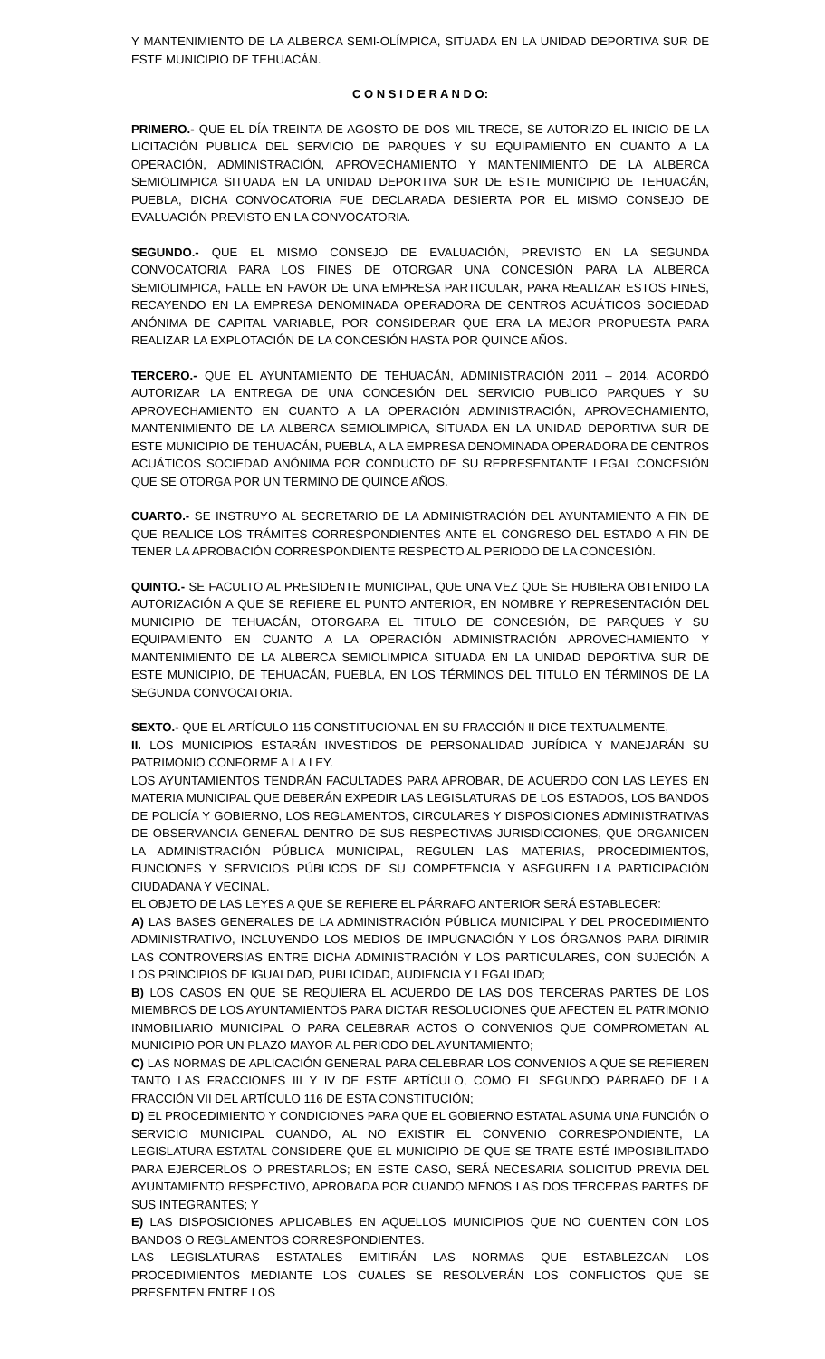Y MANTENIMIENTO DE LA ALBERCA SEMI-OLÍMPICA, SITUADA EN LA UNIDAD DEPORTIVA SUR DE ESTE MUNICIPIO DE TEHUACÁN.
C O N S I D E R A N D O:
PRIMERO.- QUE EL DÍA TREINTA DE AGOSTO DE DOS MIL TRECE, SE AUTORIZO EL INICIO DE LA LICITACIÓN PUBLICA DEL SERVICIO DE PARQUES Y SU EQUIPAMIENTO EN CUANTO A LA OPERACIÓN, ADMINISTRACIÓN, APROVECHAMIENTO Y MANTENIMIENTO DE LA ALBERCA SEMIOLIMPICA SITUADA EN LA UNIDAD DEPORTIVA SUR DE ESTE MUNICIPIO DE TEHUACÁN, PUEBLA, DICHA CONVOCATORIA FUE DECLARADA DESIERTA POR EL MISMO CONSEJO DE EVALUACIÓN PREVISTO EN LA CONVOCATORIA.
SEGUNDO.- QUE EL MISMO CONSEJO DE EVALUACIÓN, PREVISTO EN LA SEGUNDA CONVOCATORIA PARA LOS FINES DE OTORGAR UNA CONCESIÓN PARA LA ALBERCA SEMIOLIMPICA, FALLE EN FAVOR DE UNA EMPRESA PARTICULAR, PARA REALIZAR ESTOS FINES, RECAYENDO EN LA EMPRESA DENOMINADA OPERADORA DE CENTROS ACUÁTICOS SOCIEDAD ANÓNIMA DE CAPITAL VARIABLE, POR CONSIDERAR QUE ERA LA MEJOR PROPUESTA PARA REALIZAR LA EXPLOTACIÓN DE LA CONCESIÓN HASTA POR QUINCE AÑOS.
TERCERO.- QUE EL AYUNTAMIENTO DE TEHUACÁN, ADMINISTRACIÓN 2011 – 2014, ACORDÓ AUTORIZAR LA ENTREGA DE UNA CONCESIÓN DEL SERVICIO PUBLICO PARQUES Y SU APROVECHAMIENTO EN CUANTO A LA OPERACIÓN ADMINISTRACIÓN, APROVECHAMIENTO, MANTENIMIENTO DE LA ALBERCA SEMIOLIMPICA, SITUADA EN LA UNIDAD DEPORTIVA SUR DE ESTE MUNICIPIO DE TEHUACÁN, PUEBLA, A LA EMPRESA DENOMINADA OPERADORA DE CENTROS ACUÁTICOS SOCIEDAD ANÓNIMA POR CONDUCTO DE SU REPRESENTANTE LEGAL CONCESIÓN QUE SE OTORGA POR UN TERMINO DE QUINCE AÑOS.
CUARTO.- SE INSTRUYO AL SECRETARIO DE LA ADMINISTRACIÓN DEL AYUNTAMIENTO A FIN DE QUE REALICE LOS TRÁMITES CORRESPONDIENTES ANTE EL CONGRESO DEL ESTADO A FIN DE TENER LA APROBACIÓN CORRESPONDIENTE RESPECTO AL PERIODO DE LA CONCESIÓN.
QUINTO.- SE FACULTO AL PRESIDENTE MUNICIPAL, QUE UNA VEZ QUE SE HUBIERA OBTENIDO LA AUTORIZACIÓN A QUE SE REFIERE EL PUNTO ANTERIOR, EN NOMBRE Y REPRESENTACIÓN DEL MUNICIPIO DE TEHUACÁN, OTORGARA EL TITULO DE CONCESIÓN, DE PARQUES Y SU EQUIPAMIENTO EN CUANTO A LA OPERACIÓN ADMINISTRACIÓN APROVECHAMIENTO Y MANTENIMIENTO DE LA ALBERCA SEMIOLIMPICA SITUADA EN LA UNIDAD DEPORTIVA SUR DE ESTE MUNICIPIO, DE TEHUACÁN, PUEBLA, EN LOS TÉRMINOS DEL TITULO EN TÉRMINOS DE LA SEGUNDA CONVOCATORIA.
SEXTO.- QUE EL ARTÍCULO 115 CONSTITUCIONAL EN SU FRACCIÓN II DICE TEXTUALMENTE,
II. LOS MUNICIPIOS ESTARÁN INVESTIDOS DE PERSONALIDAD JURÍDICA Y MANEJARÁN SU PATRIMONIO CONFORME A LA LEY.
LOS AYUNTAMIENTOS TENDRÁN FACULTADES PARA APROBAR, DE ACUERDO CON LAS LEYES EN MATERIA MUNICIPAL QUE DEBERÁN EXPEDIR LAS LEGISLATURAS DE LOS ESTADOS, LOS BANDOS DE POLICÍA Y GOBIERNO, LOS REGLAMENTOS, CIRCULARES Y DISPOSICIONES ADMINISTRATIVAS DE OBSERVANCIA GENERAL DENTRO DE SUS RESPECTIVAS JURISDICCIONES, QUE ORGANICEN LA ADMINISTRACIÓN PÚBLICA MUNICIPAL, REGULEN LAS MATERIAS, PROCEDIMIENTOS, FUNCIONES Y SERVICIOS PÚBLICOS DE SU COMPETENCIA Y ASEGUREN LA PARTICIPACIÓN CIUDADANA Y VECINAL.
EL OBJETO DE LAS LEYES A QUE SE REFIERE EL PÁRRAFO ANTERIOR SERÁ ESTABLECER:
A) LAS BASES GENERALES DE LA ADMINISTRACIÓN PÚBLICA MUNICIPAL Y DEL PROCEDIMIENTO ADMINISTRATIVO, INCLUYENDO LOS MEDIOS DE IMPUGNACIÓN Y LOS ÓRGANOS PARA DIRIMIR LAS CONTROVERSIAS ENTRE DICHA ADMINISTRACIÓN Y LOS PARTICULARES, CON SUJECIÓN A LOS PRINCIPIOS DE IGUALDAD, PUBLICIDAD, AUDIENCIA Y LEGALIDAD;
B) LOS CASOS EN QUE SE REQUIERA EL ACUERDO DE LAS DOS TERCERAS PARTES DE LOS MIEMBROS DE LOS AYUNTAMIENTOS PARA DICTAR RESOLUCIONES QUE AFECTEN EL PATRIMONIO INMOBILIARIO MUNICIPAL O PARA CELEBRAR ACTOS O CONVENIOS QUE COMPROMETAN AL MUNICIPIO POR UN PLAZO MAYOR AL PERIODO DEL AYUNTAMIENTO;
C) LAS NORMAS DE APLICACIÓN GENERAL PARA CELEBRAR LOS CONVENIOS A QUE SE REFIEREN TANTO LAS FRACCIONES III Y IV DE ESTE ARTÍCULO, COMO EL SEGUNDO PÁRRAFO DE LA FRACCIÓN VII DEL ARTÍCULO 116 DE ESTA CONSTITUCIÓN;
D) EL PROCEDIMIENTO Y CONDICIONES PARA QUE EL GOBIERNO ESTATAL ASUMA UNA FUNCIÓN O SERVICIO MUNICIPAL CUANDO, AL NO EXISTIR EL CONVENIO CORRESPONDIENTE, LA LEGISLATURA ESTATAL CONSIDERE QUE EL MUNICIPIO DE QUE SE TRATE ESTÉ IMPOSIBILITADO PARA EJERCERLOS O PRESTARLOS; EN ESTE CASO, SERÁ NECESARIA SOLICITUD PREVIA DEL AYUNTAMIENTO RESPECTIVO, APROBADA POR CUANDO MENOS LAS DOS TERCERAS PARTES DE SUS INTEGRANTES; Y
E) LAS DISPOSICIONES APLICABLES EN AQUELLOS MUNICIPIOS QUE NO CUENTEN CON LOS BANDOS O REGLAMENTOS CORRESPONDIENTES.
LAS LEGISLATURAS ESTATALES EMITIRÁN LAS NORMAS QUE ESTABLEZCAN LOS PROCEDIMIENTOS MEDIANTE LOS CUALES SE RESOLVERÁN LOS CONFLICTOS QUE SE PRESENTEN ENTRE LOS